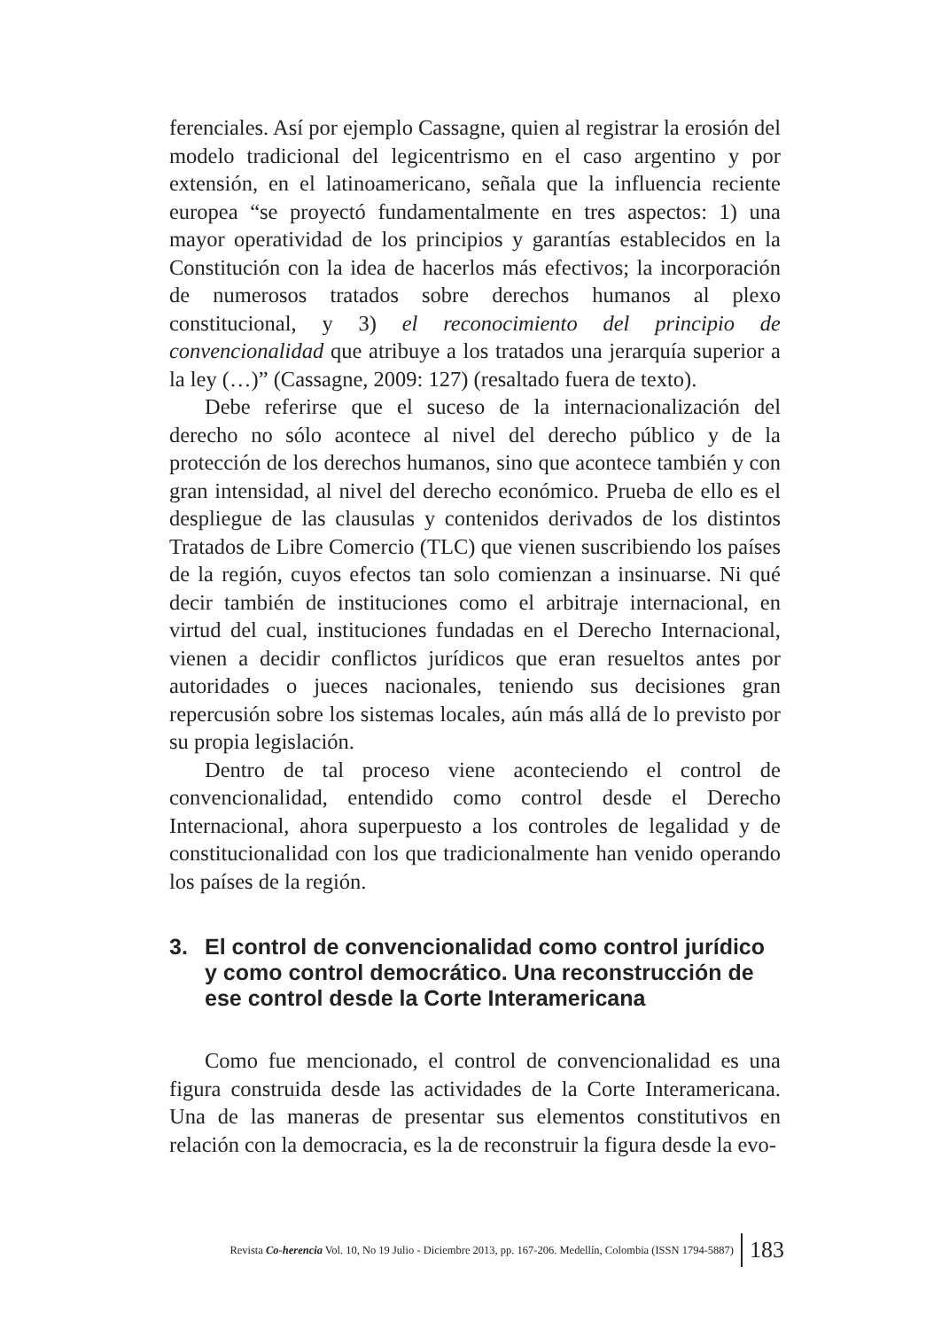ferenciales. Así por ejemplo Cassagne, quien al registrar la erosión del modelo tradicional del legicentrismo en el caso argentino y por extensión, en el latinoamericano, señala que la influencia reciente europea “se proyectó fundamentalmente en tres aspectos: 1) una mayor operatividad de los principios y garantías establecidos en la Constitución con la idea de hacerlos más efectivos; la incorporación de numerosos tratados sobre derechos humanos al plexo constitucional, y 3) el reconocimiento del principio de convencionalidad que atribuye a los tratados una jerarquía superior a la ley (…)” (Cassagne, 2009: 127) (resaltado fuera de texto).
Debe referirse que el suceso de la internacionalización del derecho no sólo acontece al nivel del derecho público y de la protección de los derechos humanos, sino que acontece también y con gran intensidad, al nivel del derecho económico. Prueba de ello es el despliegue de las clausulas y contenidos derivados de los distintos Tratados de Libre Comercio (TLC) que vienen suscribiendo los países de la región, cuyos efectos tan solo comienzan a insinuarse. Ni qué decir también de instituciones como el arbitraje internacional, en virtud del cual, instituciones fundadas en el Derecho Internacional, vienen a decidir conflictos jurídicos que eran resueltos antes por autoridades o jueces nacionales, teniendo sus decisiones gran repercusión sobre los sistemas locales, aún más allá de lo previsto por su propia legislación.
Dentro de tal proceso viene aconteciendo el control de convencionalidad, entendido como control desde el Derecho Internacional, ahora superpuesto a los controles de legalidad y de constitucionalidad con los que tradicionalmente han venido operando los países de la región.
3. El control de convencionalidad como control jurídico y como control democrático. Una reconstrucción de ese control desde la Corte Interamericana
Como fue mencionado, el control de convencionalidad es una figura construida desde las actividades de la Corte Interamericana. Una de las maneras de presentar sus elementos constitutivos en relación con la democracia, es la de reconstruir la figura desde la evo-
Revista Co-herencia Vol. 10, No 19 Julio - Diciembre 2013, pp. 167-206. Medellín, Colombia (ISSN 1794-5887) 183